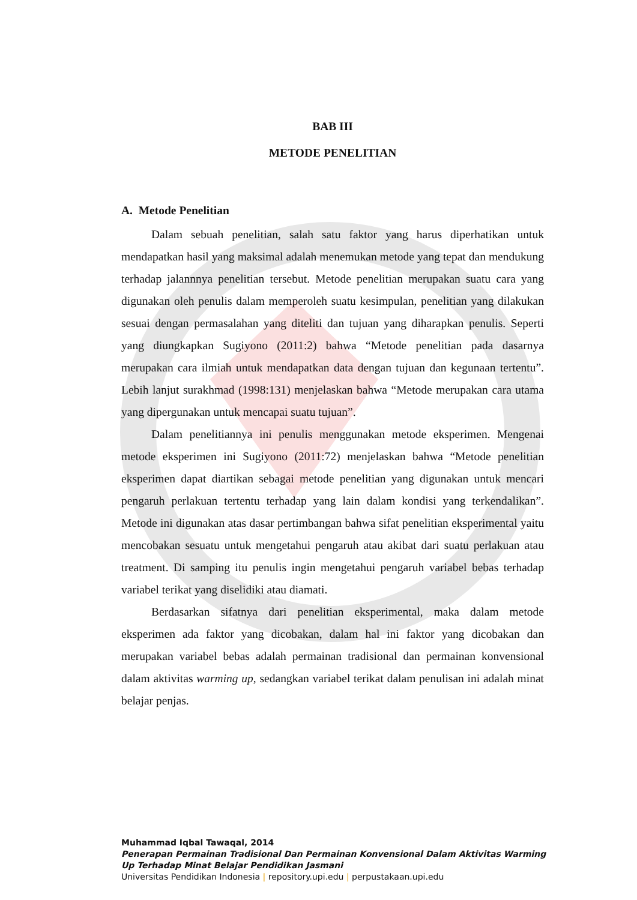BAB III
METODE PENELITIAN
A. Metode Penelitian
Dalam sebuah penelitian, salah satu faktor yang harus diperhatikan untuk mendapatkan hasil yang maksimal adalah menemukan metode yang tepat dan mendukung terhadap jalannnya penelitian tersebut. Metode penelitian merupakan suatu cara yang digunakan oleh penulis dalam memperoleh suatu kesimpulan, penelitian yang dilakukan sesuai dengan permasalahan yang diteliti dan tujuan yang diharapkan penulis. Seperti yang diungkapkan Sugiyono (2011:2) bahwa “Metode penelitian pada dasarnya merupakan cara ilmiah untuk mendapatkan data dengan tujuan dan kegunaan tertentu”. Lebih lanjut surakhmad (1998:131) menjelaskan bahwa “Metode merupakan cara utama yang dipergunakan untuk mencapai suatu tujuan”.
Dalam penelitiannya ini penulis menggunakan metode eksperimen. Mengenai metode eksperimen ini Sugiyono (2011:72) menjelaskan bahwa “Metode penelitian eksperimen dapat diartikan sebagai metode penelitian yang digunakan untuk mencari pengaruh perlakuan tertentu terhadap yang lain dalam kondisi yang terkendalikan”. Metode ini digunakan atas dasar pertimbangan bahwa sifat penelitian eksperimental yaitu mencobakan sesuatu untuk mengetahui pengaruh atau akibat dari suatu perlakuan atau treatment. Di samping itu penulis ingin mengetahui pengaruh variabel bebas terhadap variabel terikat yang diselidiki atau diamati.
Berdasarkan sifatnya dari penelitian eksperimental, maka dalam metode eksperimen ada faktor yang dicobakan, dalam hal ini faktor yang dicobakan dan merupakan variabel bebas adalah permainan tradisional dan permainan konvensional dalam aktivitas warming up, sedangkan variabel terikat dalam penulisan ini adalah minat belajar penjas.
Muhammad Iqbal Tawaqal, 2014
Penerapan Permainan Tradisional Dan Permainan Konvensional Dalam Aktivitas Warming
Up Terhadap Minat Belajar Pendidikan Jasmani
Universitas Pendidikan Indonesia | repository.upi.edu | perpustakaan.upi.edu